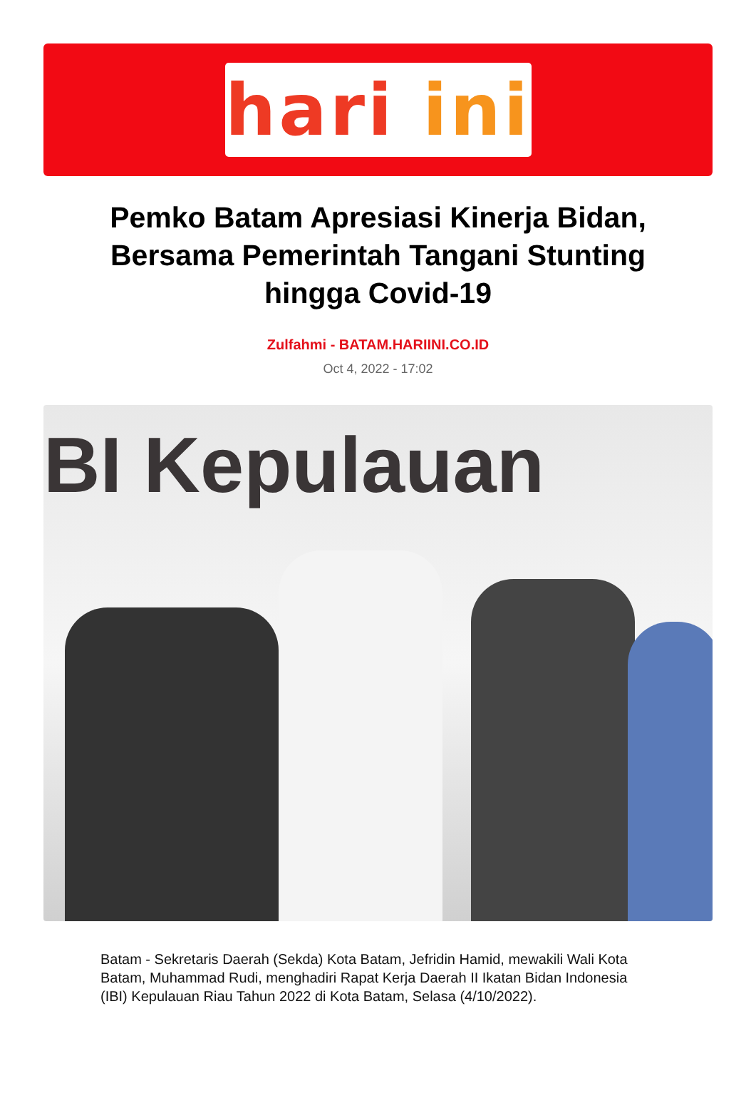hari ini
Pemko Batam Apresiasi Kinerja Bidan, Bersama Pemerintah Tangani Stunting hingga Covid-19
Zulfahmi - BATAM.HARIINI.CO.ID
Oct 4, 2022 - 17:02
BI Kepulauan
Batam - Sekretaris Daerah (Sekda) Kota Batam, Jefridin Hamid, mewakili Wali Kota Batam, Muhammad Rudi, menghadiri Rapat Kerja Daerah II Ikatan Bidan Indonesia (IBI) Kepulauan Riau Tahun 2022 di Kota Batam, Selasa (4/10/2022).